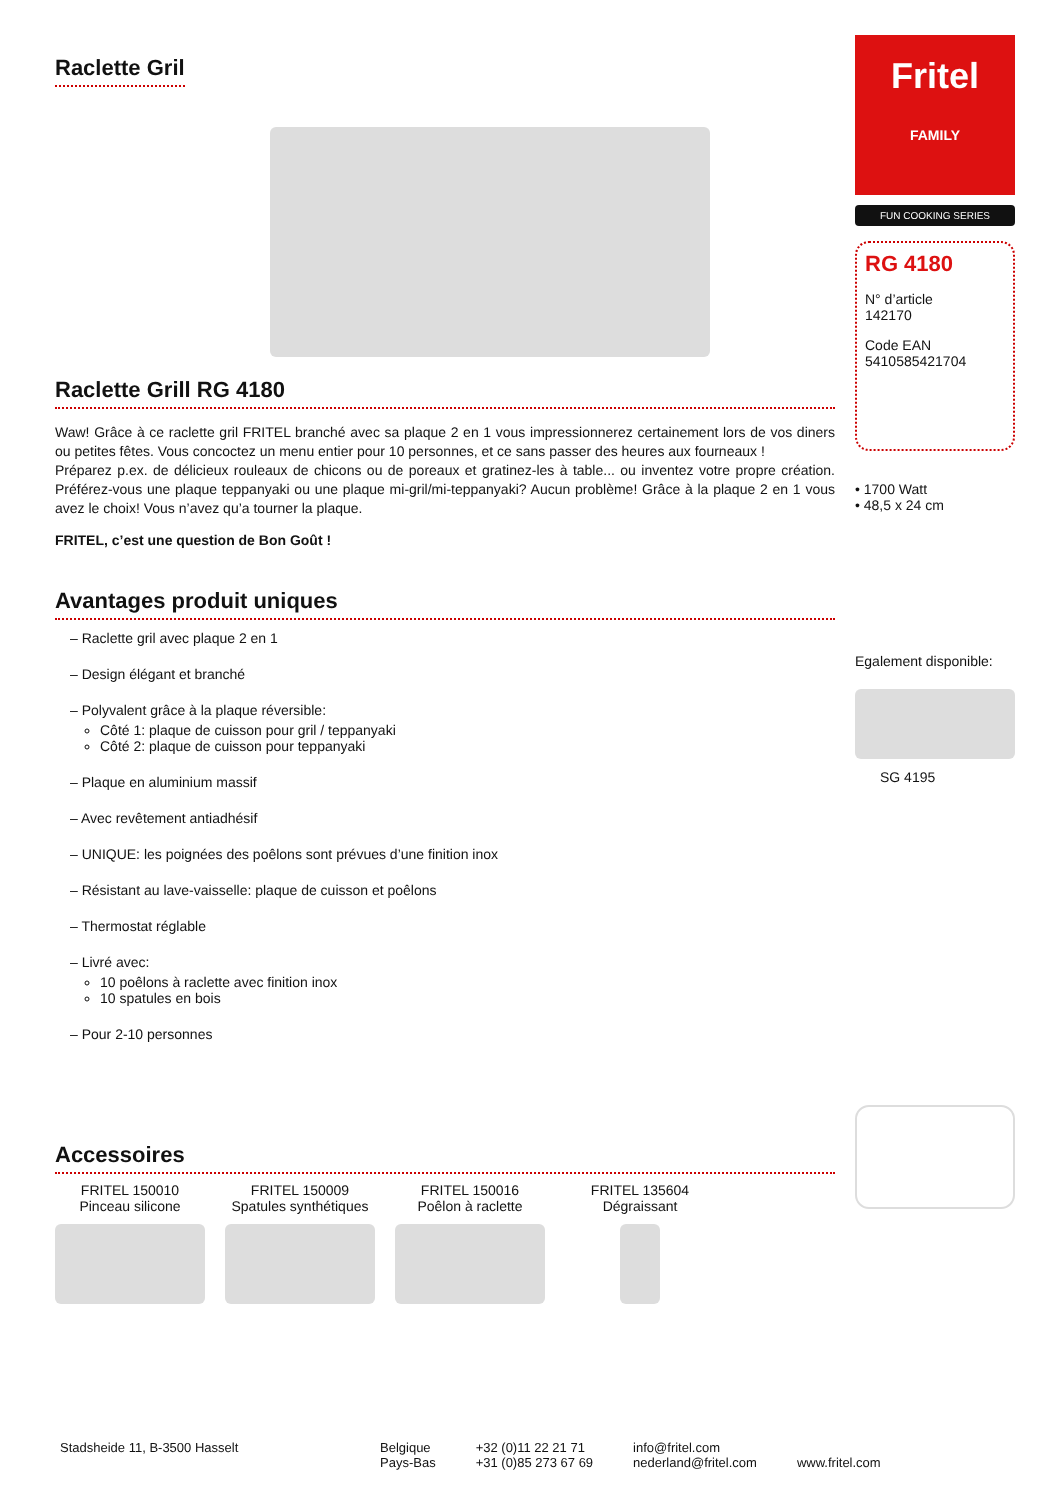Raclette Gril
Raclette Grill RG 4180
Waw! Grâce à ce raclette gril FRITEL branché avec sa plaque 2 en 1 vous impressionnerez certainement lors de vos diners ou petites fêtes. Vous concoctez un menu entier pour 10 personnes, et ce sans passer des heures aux fourneaux !
Préparez p.ex. de délicieux rouleaux de chicons ou de poreaux et gratinez-les à table... ou inventez votre propre création. Préférez-vous une plaque teppanyaki ou une plaque mi-gril/mi-teppanyaki? Aucun problème! Grâce à la plaque 2 en 1 vous avez le choix! Vous n’avez qu’a tourner la plaque.
FRITEL, c’est une question de Bon Goût !
Avantages produit uniques
– Raclette gril avec plaque 2 en 1
– Design élégant et branché
– Polyvalent grâce à la plaque réversible:
Côté 1: plaque de cuisson pour gril / teppanyaki
Côté 2: plaque de cuisson pour teppanyaki
– Plaque en aluminium massif
– Avec revêtement antiadhésif
– UNIQUE: les poignées des poêlons sont prévues d’une finition inox
– Résistant au lave-vaisselle: plaque de cuisson et poêlons
– Thermostat réglable
– Livré avec:
10 poêlons à raclette avec finition inox
10 spatules en bois
– Pour 2-10 personnes
Accessoires
FRITEL 150010
Pinceau silicone
FRITEL 150009
Spatules synthétiques
FRITEL 150016
Poêlon à raclette
FRITEL 135604
Dégraissant
Fritel
FAMILY
FUN COOKING SERIES
RG 4180
N° d’article
142170
Code EAN
5410585421704
• 1700 Watt
• 48,5 x 24 cm
Egalement disponible:
SG 4195
Stadsheide 11, B-3500 Hasselt Belgique
Pays-Bas
+32 (0)11 22 21 71
+31 (0)85 273 67 69
info@fritel.com
nederland@fritel.com
www.fritel.com